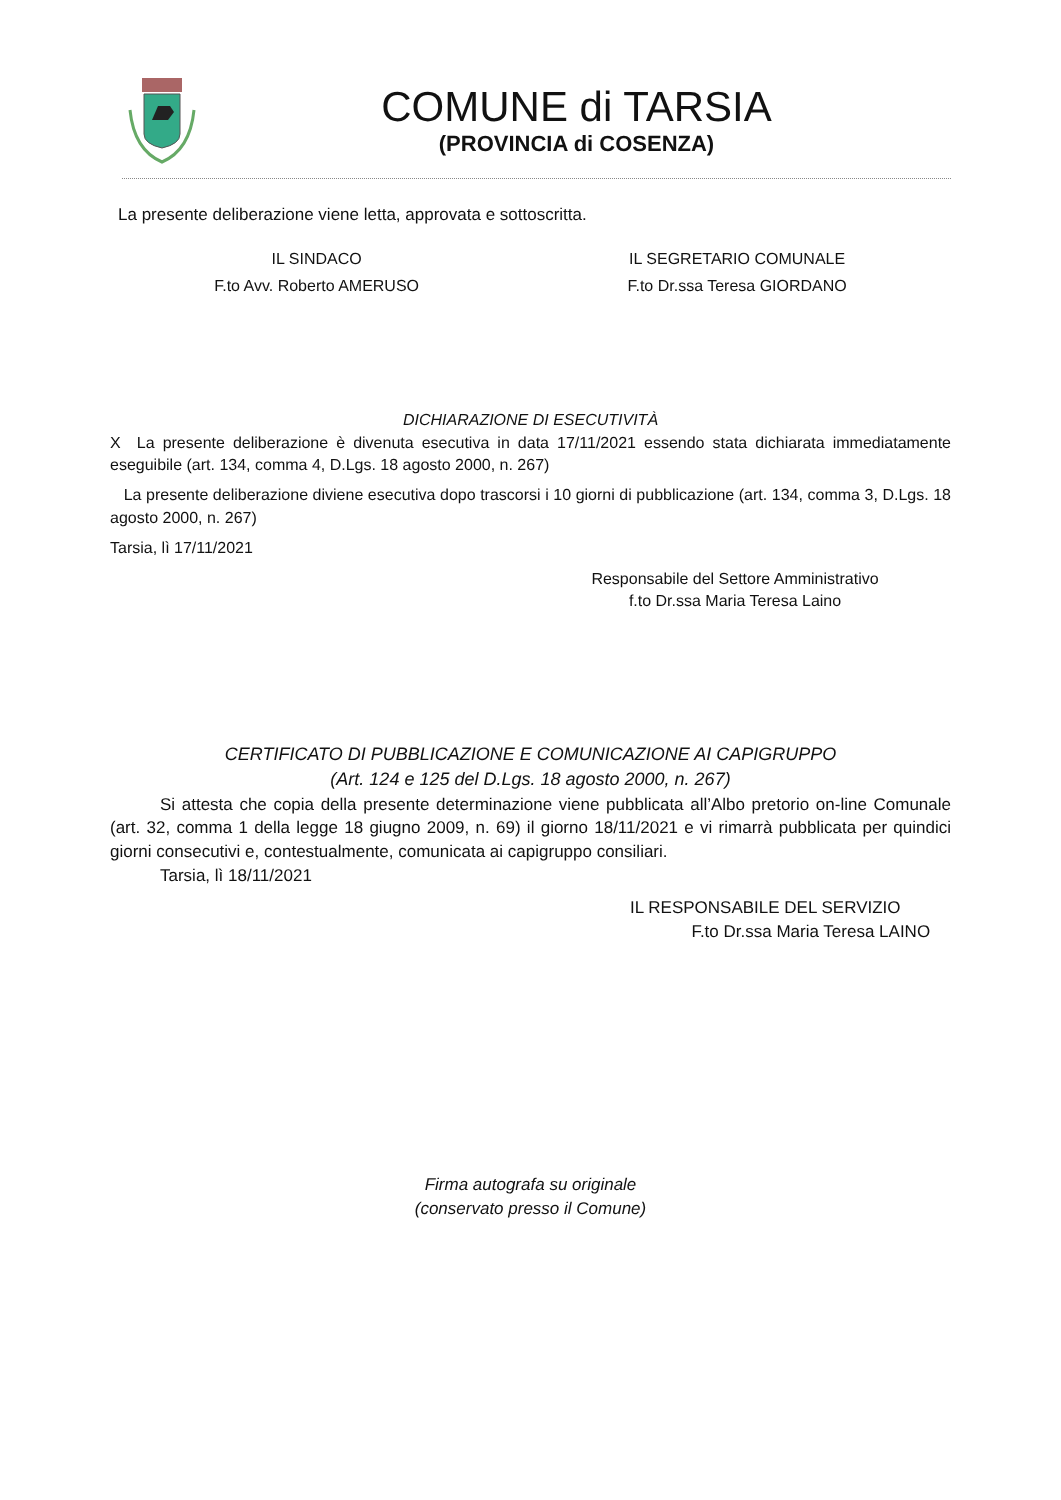COMUNE di TARSIA
(PROVINCIA di COSENZA)
La presente deliberazione viene letta, approvata e sottoscritta.
IL SINDACO
F.to Avv. Roberto AMERUSO
IL SEGRETARIO COMUNALE
F.to Dr.ssa Teresa GIORDANO
DICHIARAZIONE DI ESECUTIVITÀ
X La presente deliberazione è divenuta esecutiva in data 17/11/2021 essendo stata dichiarata immediatamente eseguibile (art. 134, comma 4, D.Lgs. 18 agosto 2000, n. 267)
La presente deliberazione diviene esecutiva dopo trascorsi i 10 giorni di pubblicazione (art. 134, comma 3, D.Lgs. 18 agosto 2000, n. 267)
Tarsia, lì 17/11/2021
Responsabile del Settore Amministrativo
f.to Dr.ssa Maria Teresa Laino
CERTIFICATO DI PUBBLICAZIONE E COMUNICAZIONE AI CAPIGRUPPO
(Art. 124 e 125 del D.Lgs. 18 agosto 2000, n. 267)
Si attesta che copia della presente determinazione viene pubblicata all’Albo pretorio on-line Comunale (art. 32, comma 1 della legge 18 giugno 2009, n. 69) il giorno 18/11/2021 e vi rimarrà pubblicata per quindici giorni consecutivi e, contestualmente, comunicata ai capigruppo consiliari.
Tarsia, lì 18/11/2021
IL RESPONSABILE DEL SERVIZIO
F.to Dr.ssa Maria Teresa LAINO
Firma autografa su originale
(conservato presso il Comune)